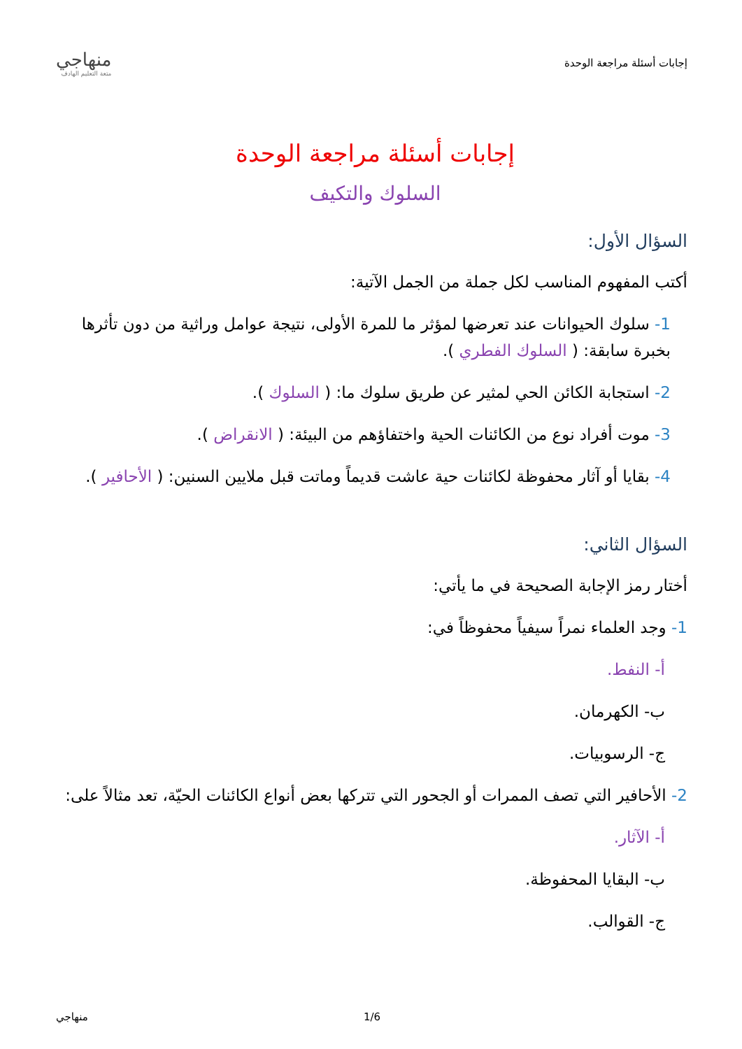إجابات أسئلة مراجعة الوحدة
منهاجي
متعة التعليم الهادف
إجابات أسئلة مراجعة الوحدة
السلوك والتكيف
السؤال الأول:
أكتب المفهوم المناسب لكل جملة من الجمل الآتية:
1- سلوك الحيوانات عند تعرضها لمؤثر ما للمرة الأولى، نتيجة عوامل وراثية من دون تأثرها بخبرة سابقة: ( السلوك الفطري ).
2- استجابة الكائن الحي لمثير عن طريق سلوك ما: ( السلوك ).
3- موت أفراد نوع من الكائنات الحية واختفاؤهم من البيئة: ( الانقراض ).
4- بقايا أو آثار محفوظة لكائنات حية عاشت قديماً وماتت قبل ملايين السنين: ( الأحافير ).
السؤال الثاني:
أختار رمز الإجابة الصحيحة في ما يأتي:
1- وجد العلماء نمراً سيفياً محفوظاً في:
أ- النفط.
ب- الكهرمان.
ج- الرسوبيات.
2- الأحافير التي تصف الممرات أو الجحور التي تتركها بعض أنواع الكائنات الحيّة، تعد مثالاً على:
أ- الآثار.
ب- البقايا المحفوظة.
ج- القوالب.
منهاجي 1/6